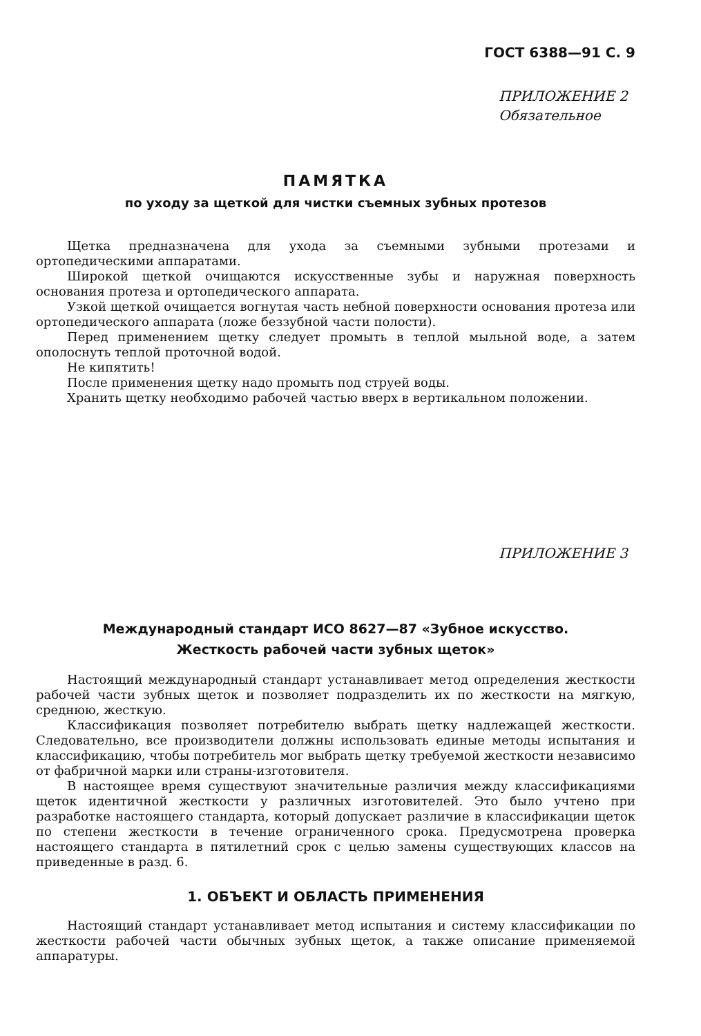ГОСТ 6388—91 С. 9
ПРИЛОЖЕНИЕ 2
Обязательное
ПАМЯТКА
по уходу за щеткой для чистки съемных зубных протезов
Щетка предназначена для ухода за съемными зубными протезами и ортопедическими аппаратами.
Широкой щеткой очищаются искусственные зубы и наружная поверхность основания протеза и ортопедического аппарата.
Узкой щеткой очищается вогнутая часть небной поверхности основания протеза или ортопедического аппарата (ложе беззубной части полости).
Перед применением щетку следует промыть в теплой мыльной воде, а затем ополоснуть теплой проточной водой.
Не кипятить!
После применения щетку надо промыть под струей воды.
Хранить щетку необходимо рабочей частью вверх в вертикальном положении.
ПРИЛОЖЕНИЕ 3
Международный стандарт ИСО 8627—87 «Зубное искусство.
Жесткость рабочей части зубных щеток»
Настоящий международный стандарт устанавливает метод определения жесткости рабочей части зубных щеток и позволяет подразделить их по жесткости на мягкую, среднюю, жесткую.
Классификация позволяет потребителю выбрать щетку надлежащей жесткости. Следовательно, все производители должны использовать единые методы испытания и классификацию, чтобы потребитель мог выбрать щетку требуемой жесткости независимо от фабричной марки или страны-изготовителя.
В настоящее время существуют значительные различия между классификациями щеток идентичной жесткости у различных изготовителей. Это было учтено при разработке настоящего стандарта, который допускает различие в классификации щеток по степени жесткости в течение ограниченного срока. Предусмотрена проверка настоящего стандарта в пятилетний срок с целью замены существующих классов на приведенные в разд. 6.
1. ОБЪЕКТ И ОБЛАСТЬ ПРИМЕНЕНИЯ
Настоящий стандарт устанавливает метод испытания и систему классификации по жесткости рабочей части обычных зубных щеток, а также описание применяемой аппаратуры.